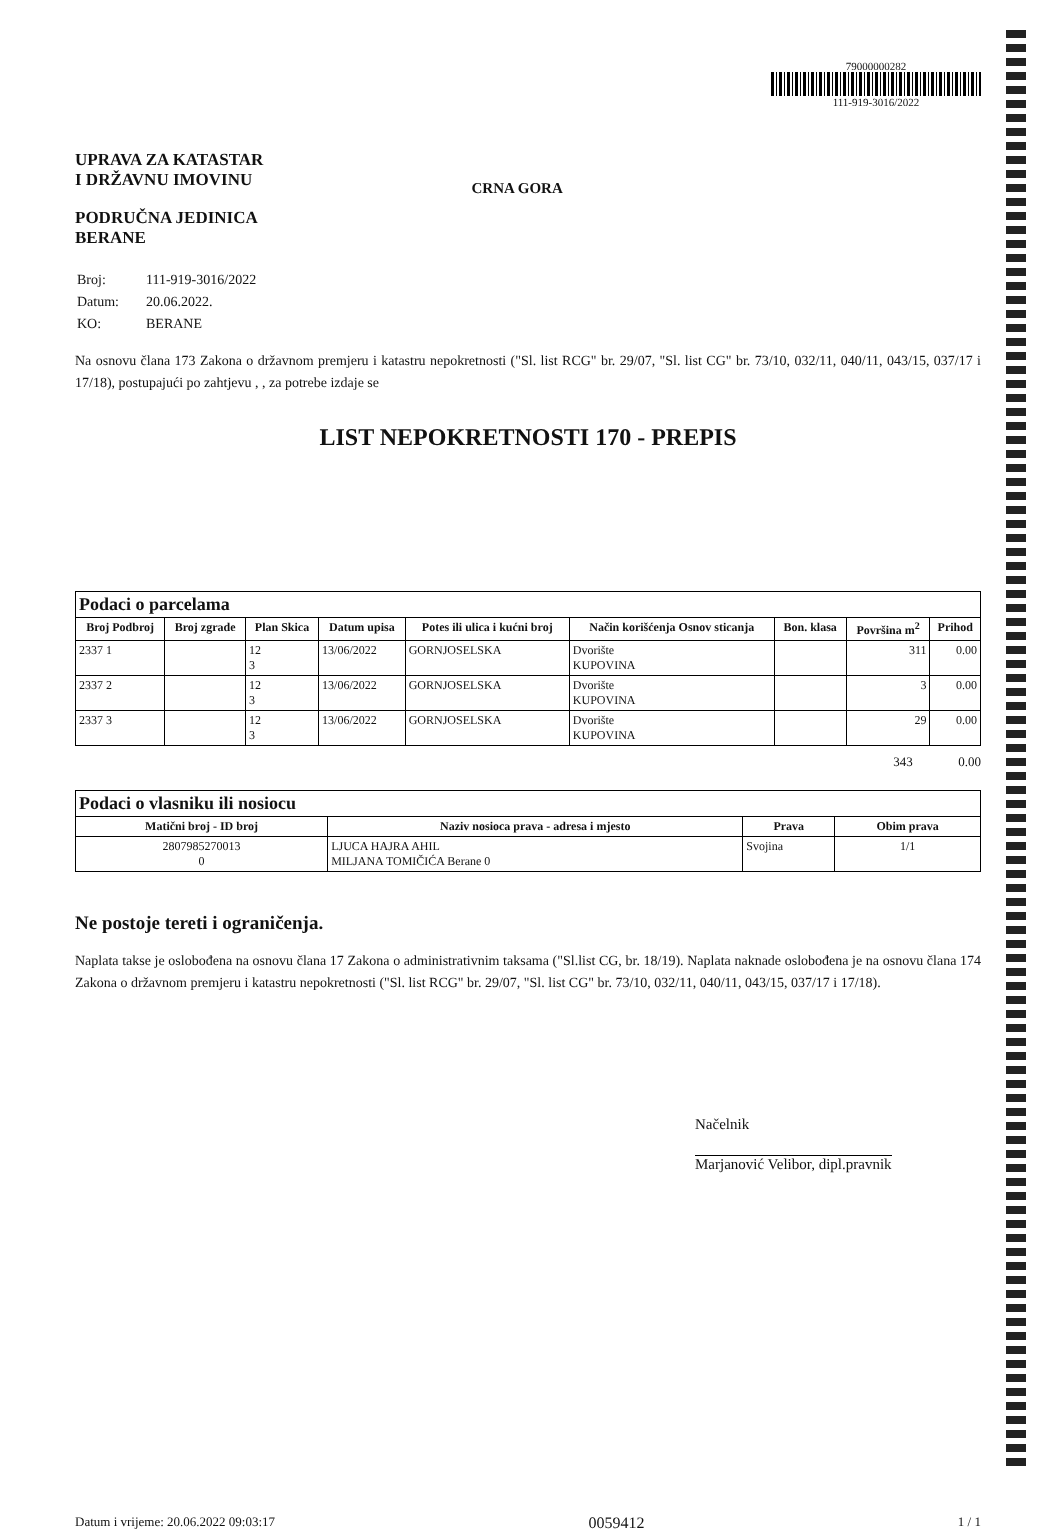UPRAVA ZA KATASTAR
I DRŽAVNU IMOVINU
PODRUČNA JEDINICA
BERANE
CRNA GORA
79000000282
111-919-3016/2022
| Broj: | 111-919-3016/2022 |
| Datum: | 20.06.2022. |
| KO: | BERANE |
Na osnovu člana 173 Zakona o državnom premjeru i katastru nepokretnosti ("Sl. list RCG" br. 29/07, "Sl. list CG" br. 73/10, 032/11, 040/11, 043/15, 037/17 i 17/18), postupajući po zahtjevu , , za potrebe izdaje se
LIST NEPOKRETNOSTI 170 - PREPIS
| Podaci o parcelama | | | | | | | | |
| --- | --- | --- | --- | --- | --- | --- | --- | --- |
| Broj Podbroj | Broj zgrade | Plan Skica | Datum upisa | Potes ili ulica i kućni broj | Način korišćenja Osnov sticanja | Bon. klasa | Površina m<sup>2</sup> | Prihod |
| 2337 1 | | 12 3 | 13/06/2022 | GORNJOSELSKA | Dvorište KUPOVINA | | 311 | 0.00 |
| 2337 2 | | 12 3 | 13/06/2022 | GORNJOSELSKA | Dvorište KUPOVINA | | 3 | 0.00 |
| 2337 3 | | 12 3 | 13/06/2022 | GORNJOSELSKA | Dvorište KUPOVINA | | 29 | 0.00 |
343 0.00
| Podaci o vlasniku ili nosiocu | | | |
| --- | --- | --- | --- |
| Matični broj - ID broj | Naziv nosioca prava - adresa i mjesto | Prava | Obim prava |
| 2807985270013 0 | LJUCA HAJRA AHIL MILJANA TOMIČIĆA Berane 0 | Svojina | 1/1 |
Ne postoje tereti i ograničenja.
Naplata takse je oslobođena na osnovu člana 17 Zakona o administrativnim taksama ("Sl.list CG, br. 18/19). Naplata naknade oslobođena je na osnovu člana 174 Zakona o državnom premjeru i katastru nepokretnosti ("Sl. list RCG" br. 29/07, "Sl. list CG" br. 73/10, 032/11, 040/11, 043/15, 037/17 i 17/18).
Načelnik
Marjanović Velibor, dipl.pravnik
Datum i vrijeme: 20.06.2022 09:03:17 0059412 1 / 1